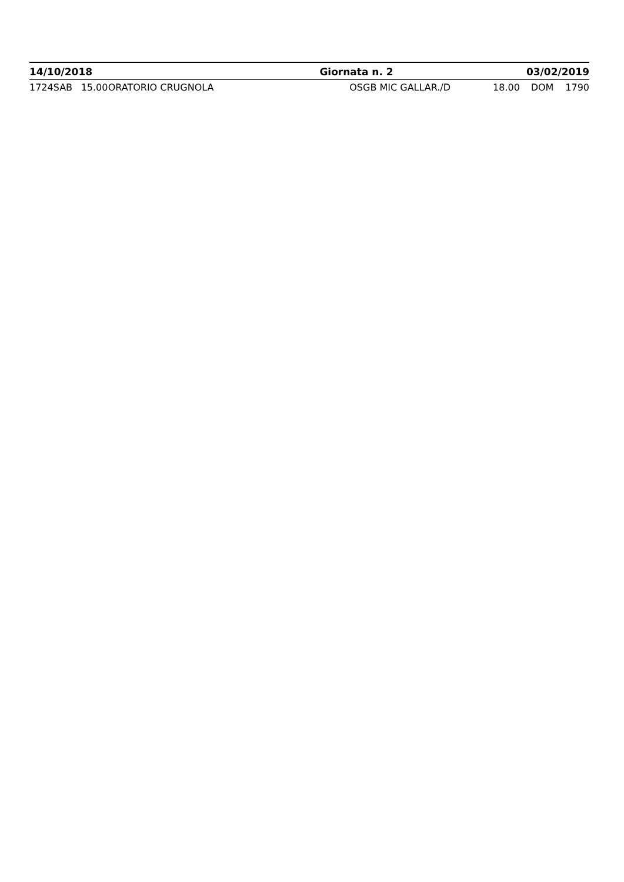| 14/10/2018 | | | | Giornata n. 2 | 03/02/2019 | | |
| --- | --- | --- | --- | --- | --- | --- | --- |
| 1724 | SAB | 15.00 | ORATORIO CRUGNOLA | OSGB MIC GALLAR./D | 18.00 | DOM | 1790 |